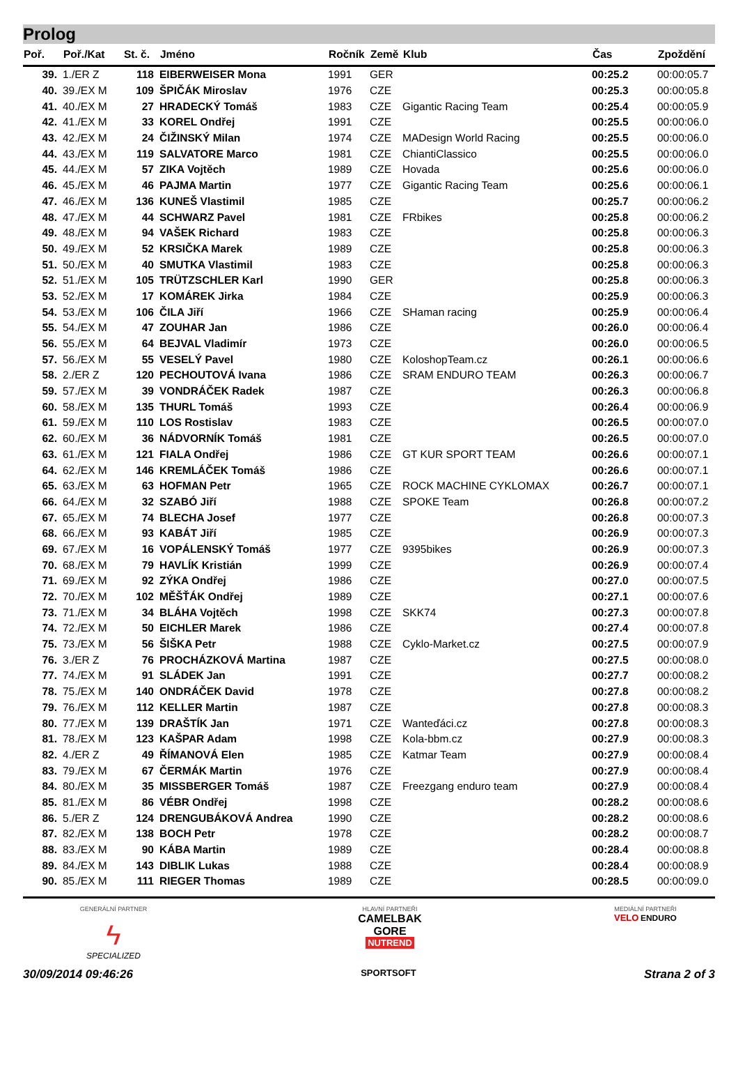Prolog
| Poř. | Poř./Kat | St. č. | Jméno | Ročník | Země | Klub | Čas | Zpoždění |
| --- | --- | --- | --- | --- | --- | --- | --- | --- |
| 39. | 1./ER Z | 118 | EIBERWEISER Mona | 1991 | GER | | 00:25.2 | 00:00:05.7 |
| 40. | 39./EX M | 109 | ŠPIČÁK Miroslav | 1976 | CZE | | 00:25.3 | 00:00:05.8 |
| 41. | 40./EX M | 27 | HRADECKÝ Tomáš | 1983 | CZE | Gigantic Racing Team | 00:25.4 | 00:00:05.9 |
| 42. | 41./EX M | 33 | KOREL Ondřej | 1991 | CZE | | 00:25.5 | 00:00:06.0 |
| 43. | 42./EX M | 24 | ČIŽINSKÝ Milan | 1974 | CZE | MADesign World Racing | 00:25.5 | 00:00:06.0 |
| 44. | 43./EX M | 119 | SALVATORE Marco | 1981 | CZE | ChiantiClassico | 00:25.5 | 00:00:06.0 |
| 45. | 44./EX M | 57 | ZIKA Vojtěch | 1989 | CZE | Hovada | 00:25.6 | 00:00:06.0 |
| 46. | 45./EX M | 46 | PAJMA Martin | 1977 | CZE | Gigantic Racing Team | 00:25.6 | 00:00:06.1 |
| 47. | 46./EX M | 136 | KUNEŠ Vlastimil | 1985 | CZE | | 00:25.7 | 00:00:06.2 |
| 48. | 47./EX M | 44 | SCHWARZ Pavel | 1981 | CZE | FRbikes | 00:25.8 | 00:00:06.2 |
| 49. | 48./EX M | 94 | VAŠEK Richard | 1983 | CZE | | 00:25.8 | 00:00:06.3 |
| 50. | 49./EX M | 52 | KRSIČKA Marek | 1989 | CZE | | 00:25.8 | 00:00:06.3 |
| 51. | 50./EX M | 40 | SMUTKA Vlastimil | 1983 | CZE | | 00:25.8 | 00:00:06.3 |
| 52. | 51./EX M | 105 | TRÜTZSCHLER Karl | 1990 | GER | | 00:25.8 | 00:00:06.3 |
| 53. | 52./EX M | 17 | KOMÁREK Jirka | 1984 | CZE | | 00:25.9 | 00:00:06.3 |
| 54. | 53./EX M | 106 | ČILA Jiří | 1966 | CZE | SHaman racing | 00:25.9 | 00:00:06.4 |
| 55. | 54./EX M | 47 | ZOUHAR Jan | 1986 | CZE | | 00:26.0 | 00:00:06.4 |
| 56. | 55./EX M | 64 | BEJVAL Vladimír | 1973 | CZE | | 00:26.0 | 00:00:06.5 |
| 57. | 56./EX M | 55 | VESELÝ Pavel | 1980 | CZE | KoloshopTeam.cz | 00:26.1 | 00:00:06.6 |
| 58. | 2./ER Z | 120 | PECHOUTOVÁ Ivana | 1986 | CZE | SRAM ENDURO TEAM | 00:26.3 | 00:00:06.7 |
| 59. | 57./EX M | 39 | VONDRÁČEK Radek | 1987 | CZE | | 00:26.3 | 00:00:06.8 |
| 60. | 58./EX M | 135 | THURL Tomáš | 1993 | CZE | | 00:26.4 | 00:00:06.9 |
| 61. | 59./EX M | 110 | LOS Rostislav | 1983 | CZE | | 00:26.5 | 00:00:07.0 |
| 62. | 60./EX M | 36 | NÁDVORNÍK Tomáš | 1981 | CZE | | 00:26.5 | 00:00:07.0 |
| 63. | 61./EX M | 121 | FIALA Ondřej | 1986 | CZE | GT KUR SPORT TEAM | 00:26.6 | 00:00:07.1 |
| 64. | 62./EX M | 146 | KREMLÁČEK Tomáš | 1986 | CZE | | 00:26.6 | 00:00:07.1 |
| 65. | 63./EX M | 63 | HOFMAN Petr | 1965 | CZE | ROCK MACHINE CYKLOMAX | 00:26.7 | 00:00:07.1 |
| 66. | 64./EX M | 32 | SZABÓ Jiří | 1988 | CZE | SPOKE Team | 00:26.8 | 00:00:07.2 |
| 67. | 65./EX M | 74 | BLECHA Josef | 1977 | CZE | | 00:26.8 | 00:00:07.3 |
| 68. | 66./EX M | 93 | KABÁT Jiří | 1985 | CZE | | 00:26.9 | 00:00:07.3 |
| 69. | 67./EX M | 16 | VOPÁLENSKÝ Tomáš | 1977 | CZE | 9395bikes | 00:26.9 | 00:00:07.3 |
| 70. | 68./EX M | 79 | HAVLÍK Kristián | 1999 | CZE | | 00:26.9 | 00:00:07.4 |
| 71. | 69./EX M | 92 | ZÝKA Ondřej | 1986 | CZE | | 00:27.0 | 00:00:07.5 |
| 72. | 70./EX M | 102 | MĚŠŤÁK Ondřej | 1989 | CZE | | 00:27.1 | 00:00:07.6 |
| 73. | 71./EX M | 34 | BLÁHA Vojtěch | 1998 | CZE | SKK74 | 00:27.3 | 00:00:07.8 |
| 74. | 72./EX M | 50 | EICHLER Marek | 1986 | CZE | | 00:27.4 | 00:00:07.8 |
| 75. | 73./EX M | 56 | ŠIŠKA Petr | 1988 | CZE | Cyklo-Market.cz | 00:27.5 | 00:00:07.9 |
| 76. | 3./ER Z | 76 | PROCHÁZKOVÁ Martina | 1987 | CZE | | 00:27.5 | 00:00:08.0 |
| 77. | 74./EX M | 91 | SLÁDEK Jan | 1991 | CZE | | 00:27.7 | 00:00:08.2 |
| 78. | 75./EX M | 140 | ONDRÁČEK David | 1978 | CZE | | 00:27.8 | 00:00:08.2 |
| 79. | 76./EX M | 112 | KELLER Martin | 1987 | CZE | | 00:27.8 | 00:00:08.3 |
| 80. | 77./EX M | 139 | DRAŠTÍK Jan | 1971 | CZE | Wanteďáci.cz | 00:27.8 | 00:00:08.3 |
| 81. | 78./EX M | 123 | KAŠPAR Adam | 1998 | CZE | Kola-bbm.cz | 00:27.9 | 00:00:08.3 |
| 82. | 4./ER Z | 49 | ŘÍMANOVÁ Elen | 1985 | CZE | Katmar Team | 00:27.9 | 00:00:08.4 |
| 83. | 79./EX M | 67 | ČERMÁK Martin | 1976 | CZE | | 00:27.9 | 00:00:08.4 |
| 84. | 80./EX M | 35 | MISSBERGER Tomáš | 1987 | CZE | Freezgang enduro team | 00:27.9 | 00:00:08.4 |
| 85. | 81./EX M | 86 | VÉBR Ondřej | 1998 | CZE | | 00:28.2 | 00:00:08.6 |
| 86. | 5./ER Z | 124 | DRENGUBÁKOVÁ Andrea | 1990 | CZE | | 00:28.2 | 00:00:08.6 |
| 87. | 82./EX M | 138 | BOCH Petr | 1978 | CZE | | 00:28.2 | 00:00:08.7 |
| 88. | 83./EX M | 90 | KÁBA Martin | 1989 | CZE | | 00:28.4 | 00:00:08.8 |
| 89. | 84./EX M | 143 | DIBLIK Lukas | 1988 | CZE | | 00:28.4 | 00:00:08.9 |
| 90. | 85./EX M | 111 | RIEGER Thomas | 1989 | CZE | | 00:28.5 | 00:00:09.0 |
GENERÁLNÍ PARTNER
ϟ
SPECIALIZED
HLAVNÍ PARTNEŘI
CAMELBAK
GORE
NUTREND
MEDIÁLNÍ PARTNEŘI
VELO ENDURO
30/09/2014 09:46:26 SPORTSOFT Strana 2 of 3